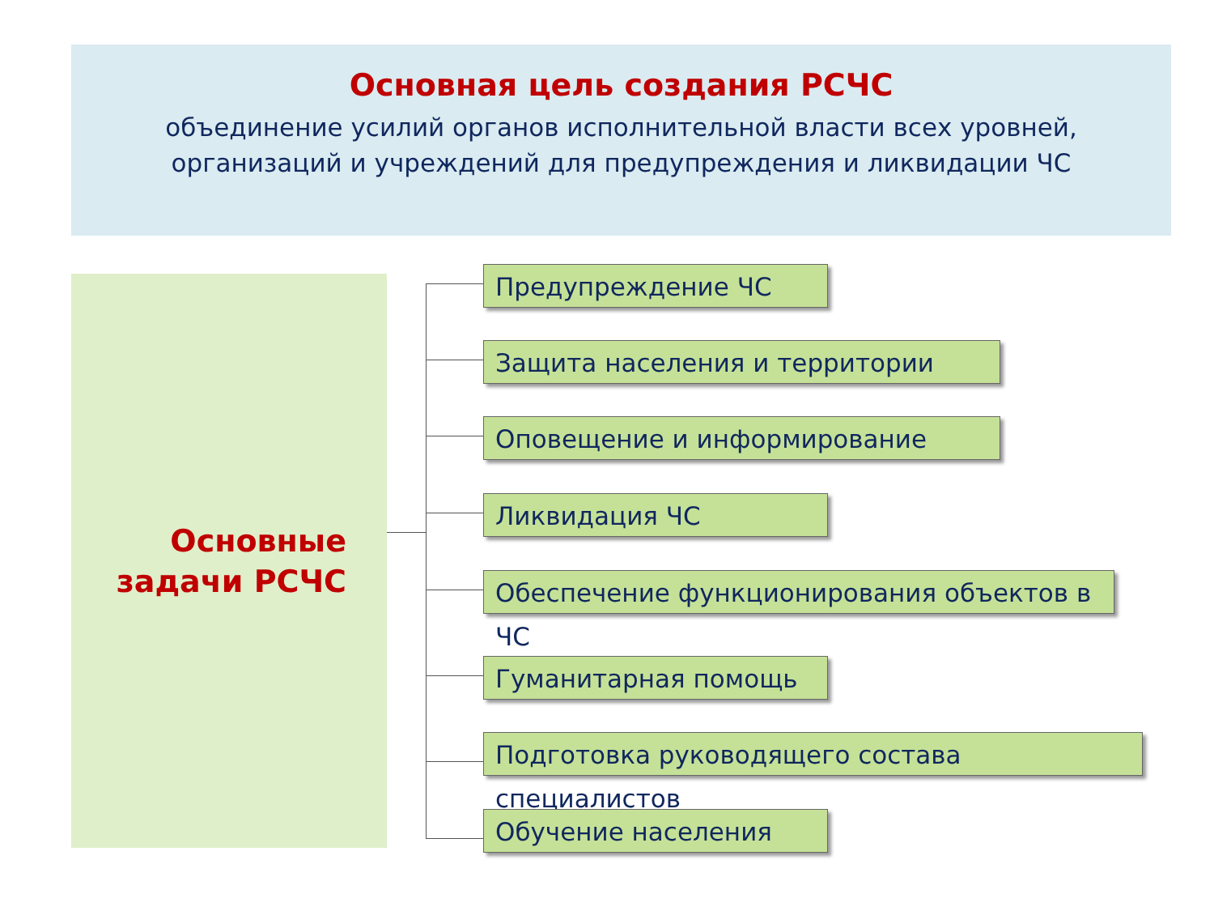Основная цель создания РСЧС
объединение усилий органов исполнительной власти всех уровней,
организаций и учреждений для предупреждения и ликвидации ЧС
Основные
задачи РСЧС
Предупреждение ЧС
Защита населения и территории
Оповещение и информирование
Ликвидация ЧС
Обеспечение функционирования объектов в ЧС
Гуманитарная помощь
Подготовка руководящего состава специалистов
Обучение населения